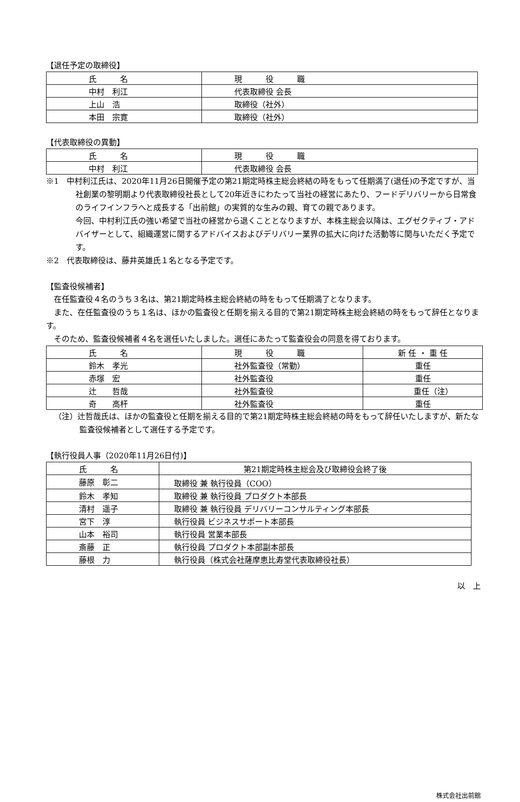【退任予定の取締役】
| 氏 名 | 現 役 職 |
| 中村 利江 | 代表取締役 会長 |
| 上山 浩 | 取締役（社外） |
| 本田 宗寛 | 取締役（社外） |
【代表取締役の異動】
| 氏 名 | 現 役 職 |
| 中村 利江 | 代表取締役 会長 |
※1　中村利江氏は、2020年11月26日開催予定の第21期定時株主総会終結の時をもって任期満了(退任)の予定ですが、当社創業の黎明期より代表取締役社長として20年近きにわたって当社の経営にあたり、フードデリバリーから日常食のライフインフラへと成長する「出前館」の実質的な生みの親、育ての親であります。
今回、中村利江氏の強い希望で当社の経営から退くこととなりますが、本株主総会以降は、エグゼクティブ・アドバイザーとして、組織運営に関するアドバイスおよびデリバリー業界の拡大に向けた活動等に関与いただく予定です。
※2　代表取締役は、藤井英雄氏１名となる予定です。
【監査役候補者】
　在任監査役４名のうち３名は、第21期定時株主総会終結の時をもって任期満了となります。
　また、在任監査役のうち１名は、ほかの監査役と任期を揃える目的で第21期定時株主総会終結の時をもって辞任となります。
　そのため、監査役候補者４名を選任いたしました。選任にあたって監査役会の同意を得ております。
| 氏 名 | 現 役 職 | 新 任 ・ 重 任 |
| 鈴木 孝光 | 社外監査役（常勤） | 重任 |
| 赤塚 宏 | 社外監査役 | 重任 |
| 辻 哲哉 | 社外監査役 | 重任（注） |
| 奇 高杆 | 社外監査役 | 重任 |
　（注）辻哲哉氏は、ほかの監査役と任期を揃える目的で第21期定時株主総会終結の時をもって辞任いたしますが、新たな監査役候補者として選任する予定です。
【執行役員人事（2020年11月26日付)】
| 氏 名 | 第21期定時株主総会及び取締役会終了後 |
| 藤原 彰二 | 取締役 兼 執行役員（COO） |
| 鈴木 孝知 | 取締役 兼 執行役員 プロダクト本部長 |
| 清村 遥子 | 取締役 兼 執行役員 デリバリーコンサルティング本部長 |
| 宮下 淳 | 執行役員 ビジネスサポート本部長 |
| 山本 裕司 | 執行役員 営業本部長 |
| 斎藤 正 | 執行役員 プロダクト本部副本部長 |
| 藤根 力 | 執行役員（株式会社薩摩恵比寿堂代表取締役社長） |
以　上
株式会社出前館